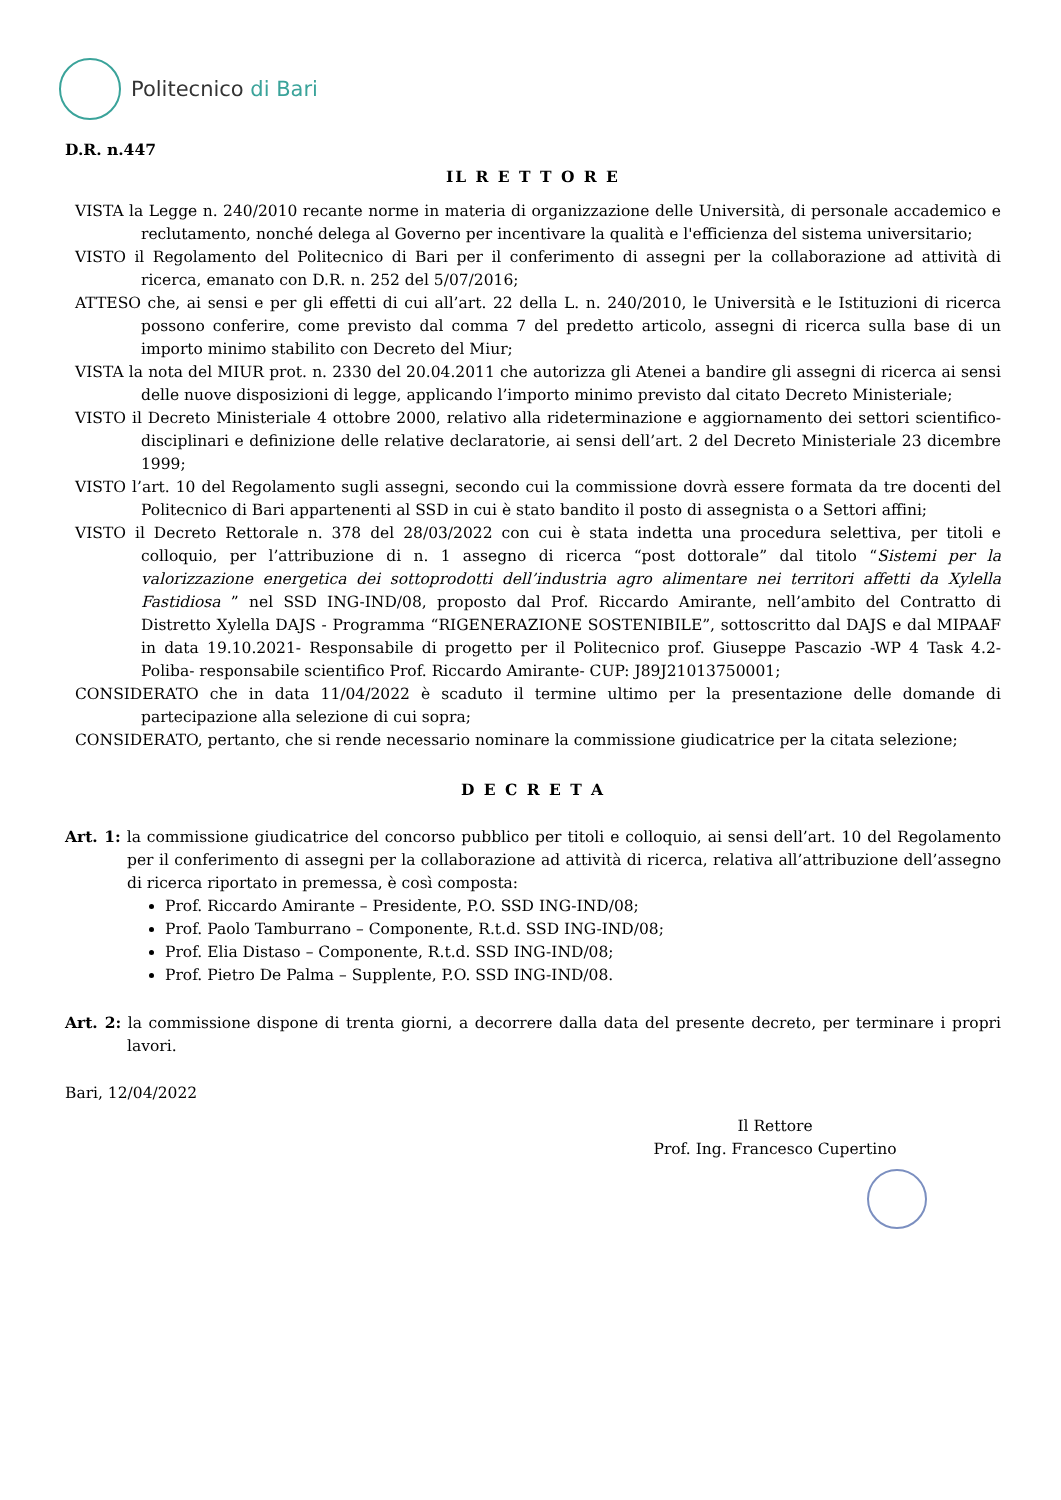Politecnico di Bari
D.R. n.447
IL R E T T O R E
VISTA la Legge n. 240/2010 recante norme in materia di organizzazione delle Università, di personale accademico e reclutamento, nonché delega al Governo per incentivare la qualità e l'efficienza del sistema universitario;
VISTO il Regolamento del Politecnico di Bari per il conferimento di assegni per la collaborazione ad attività di ricerca, emanato con D.R. n. 252 del 5/07/2016;
ATTESO che, ai sensi e per gli effetti di cui all’art. 22 della L. n. 240/2010, le Università e le Istituzioni di ricerca possono conferire, come previsto dal comma 7 del predetto articolo, assegni di ricerca sulla base di un importo minimo stabilito con Decreto del Miur;
VISTA la nota del MIUR prot. n. 2330 del 20.04.2011 che autorizza gli Atenei a bandire gli assegni di ricerca ai sensi delle nuove disposizioni di legge, applicando l’importo minimo previsto dal citato Decreto Ministeriale;
VISTO il Decreto Ministeriale 4 ottobre 2000, relativo alla rideterminazione e aggiornamento dei settori scientifico-disciplinari e definizione delle relative declaratorie, ai sensi dell’art. 2 del Decreto Ministeriale 23 dicembre 1999;
VISTO l’art. 10 del Regolamento sugli assegni, secondo cui la commissione dovrà essere formata da tre docenti del Politecnico di Bari appartenenti al SSD in cui è stato bandito il posto di assegnista o a Settori affini;
VISTO il Decreto Rettorale n. 378 del 28/03/2022 con cui è stata indetta una procedura selettiva, per titoli e colloquio, per l’attribuzione di n. 1 assegno di ricerca “post dottorale” dal titolo “Sistemi per la valorizzazione energetica dei sottoprodotti dell’industria agro alimentare nei territori affetti da Xylella Fastidiosa ” nel SSD ING-IND/08, proposto dal Prof. Riccardo Amirante, nell’ambito del Contratto di Distretto Xylella DAJS - Programma “RIGENERAZIONE SOSTENIBILE”, sottoscritto dal DAJS e dal MIPAAF in data 19.10.2021- Responsabile di progetto per il Politecnico prof. Giuseppe Pascazio -WP 4 Task 4.2-Poliba- responsabile scientifico Prof. Riccardo Amirante- CUP: J89J21013750001;
CONSIDERATO che in data 11/04/2022 è scaduto il termine ultimo per la presentazione delle domande di partecipazione alla selezione di cui sopra;
CONSIDERATO, pertanto, che si rende necessario nominare la commissione giudicatrice per la citata selezione;
D E C R E T A
Art. 1: la commissione giudicatrice del concorso pubblico per titoli e colloquio, ai sensi dell’art. 10 del Regolamento per il conferimento di assegni per la collaborazione ad attività di ricerca, relativa all’attribuzione dell’assegno di ricerca riportato in premessa, è così composta:
Prof. Riccardo Amirante – Presidente, P.O. SSD ING-IND/08;
Prof. Paolo Tamburrano – Componente, R.t.d. SSD ING-IND/08;
Prof. Elia Distaso – Componente, R.t.d. SSD ING-IND/08;
Prof. Pietro De Palma – Supplente, P.O. SSD ING-IND/08.
Art. 2: la commissione dispone di trenta giorni, a decorrere dalla data del presente decreto, per terminare i propri lavori.
Bari, 12/04/2022
Il Rettore
Prof. Ing. Francesco Cupertino